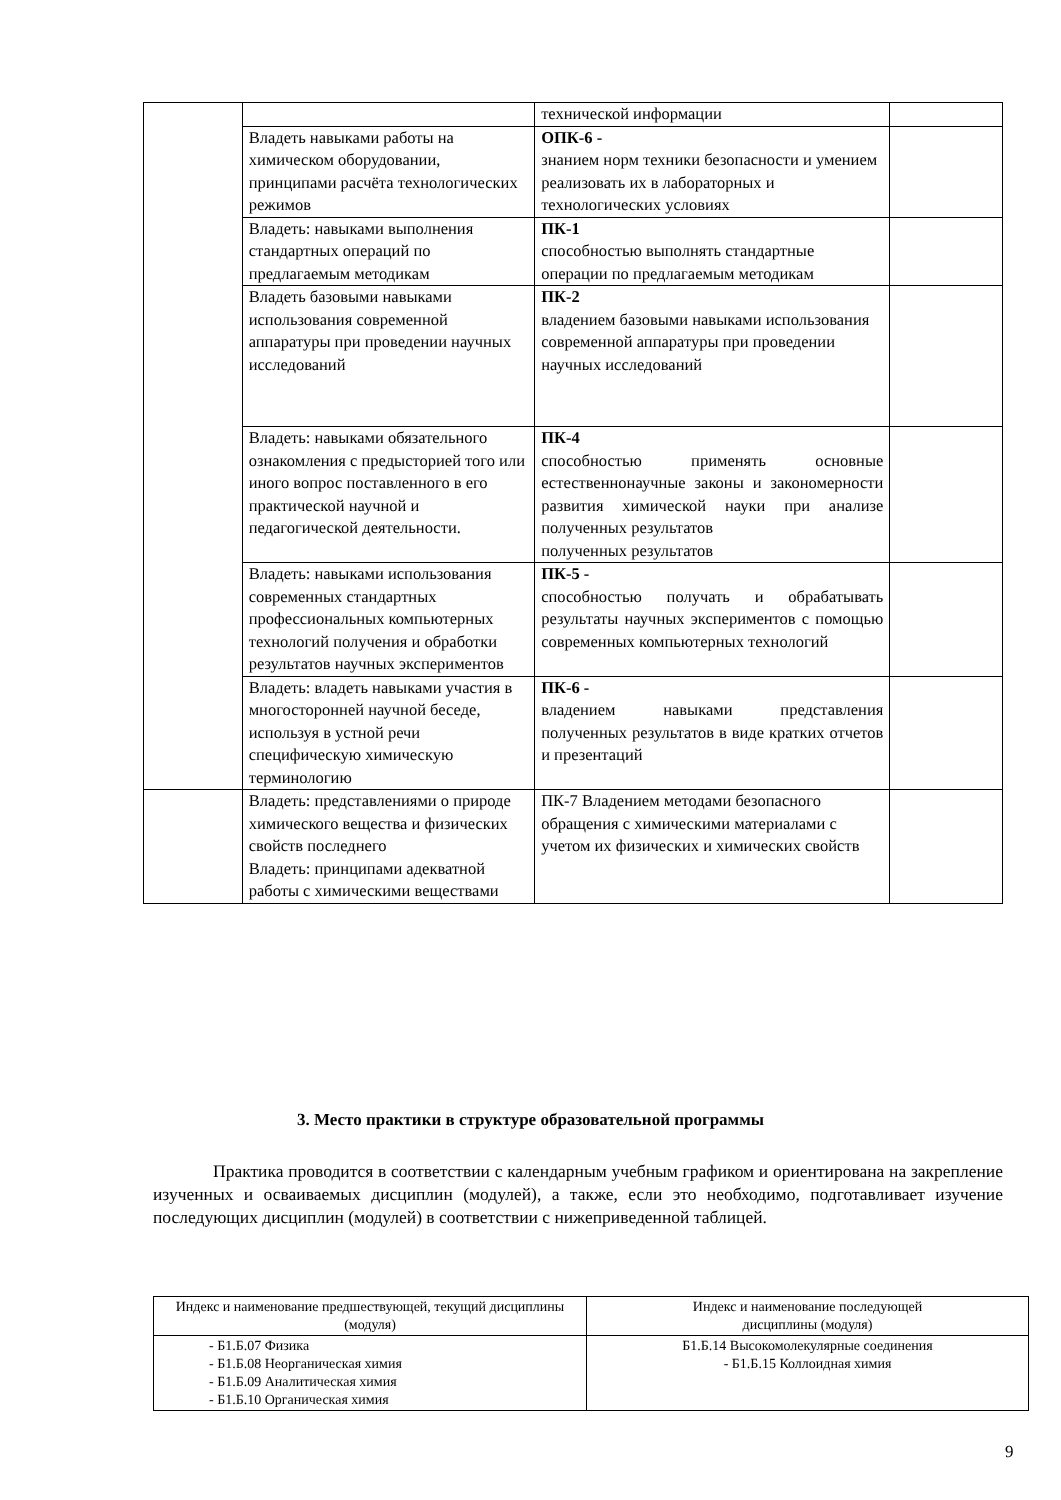| | | технической информации | |
| | Владеть навыками работы на химическом оборудовании, принципами расчёта технологических режимов | ОПК-6 - знанием норм техники безопасности и умением реализовать их в лабораторных и технологических условиях | |
| | Владеть: навыками выполнения стандартных операций по предлагаемым методикам | ПК-1 способностью выполнять стандартные операции по предлагаемым методикам | |
| | Владеть базовыми навыками использования современной аппаратуры при проведении научных исследований | ПК-2 владением базовыми навыками использования современной аппаратуры при проведении научных исследований | |
| | Владеть: навыками обязательного ознакомления с предысторией того или иного вопрос поставленного в его практической научной и педагогической деятельности. | ПК-4 способностью применять основные естественнонаучные законы и закономерности развития химической науки при анализе полученных результатов полученных результатов | |
| | Владеть: навыками использования современных стандартных профессиональных компьютерных технологий получения и обработки результатов научных экспериментов | ПК-5 - способностью получать и обрабатывать результаты научных экспериментов с помощью современных компьютерных технологий | |
| | Владеть: владеть навыками участия в многосторонней научной беседе, используя в устной речи специфическую химическую терминологию | ПК-6 - владением навыками представления полученных результатов в виде кратких отчетов и презентаций | |
| | Владеть: представлениями о природе химического вещества и физических свойств последнего Владеть: принципами адекватной работы с химическими веществами | ПК-7 Владением методами безопасного обращения с химическими материалами с учетом их физических и химических свойств | |
3. Место практики в структуре образовательной программы
Практика проводится в соответствии с календарным учебным графиком и ориентирована на закрепление изученных и осваиваемых дисциплин (модулей), а также, если это необходимо, подготавливает изучение последующих дисциплин (модулей) в соответствии с нижеприведенной таблицей.
| Индекс и наименование предшествующей, текущий дисциплины (модуля) | Индекс и наименование последующей дисциплины (модуля) |
| --- | --- |
| - Б1.Б.07 Физика - Б1.Б.08 Неорганическая химия - Б1.Б.09 Аналитическая химия - Б1.Б.10 Органическая химия | Б1.Б.14 Высокомолекулярные соединения - Б1.Б.15 Коллоидная химия |
9